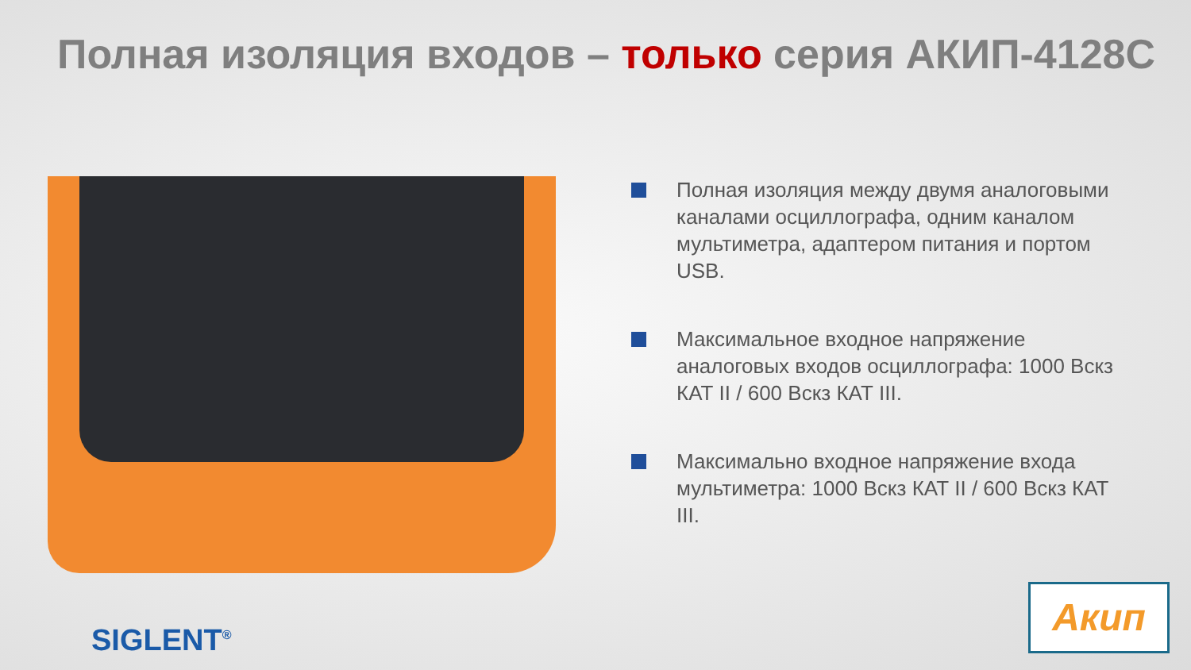Полная изоляция входов – только серия АКИП-4128С
Полная изоляция между двумя аналоговыми каналами осциллографа, одним каналом мультиметра, адаптером питания и портом USB.
Максимальное входное напряжение аналоговых входов осциллографа: 1000 Вскз КАТ II / 600 Вскз КАТ III.
Максимально входное напряжение входа мультиметра: 1000 Вскз КАТ II / 600 Вскз КАТ III.
SIGLENT<sup>®</sup>
Акип